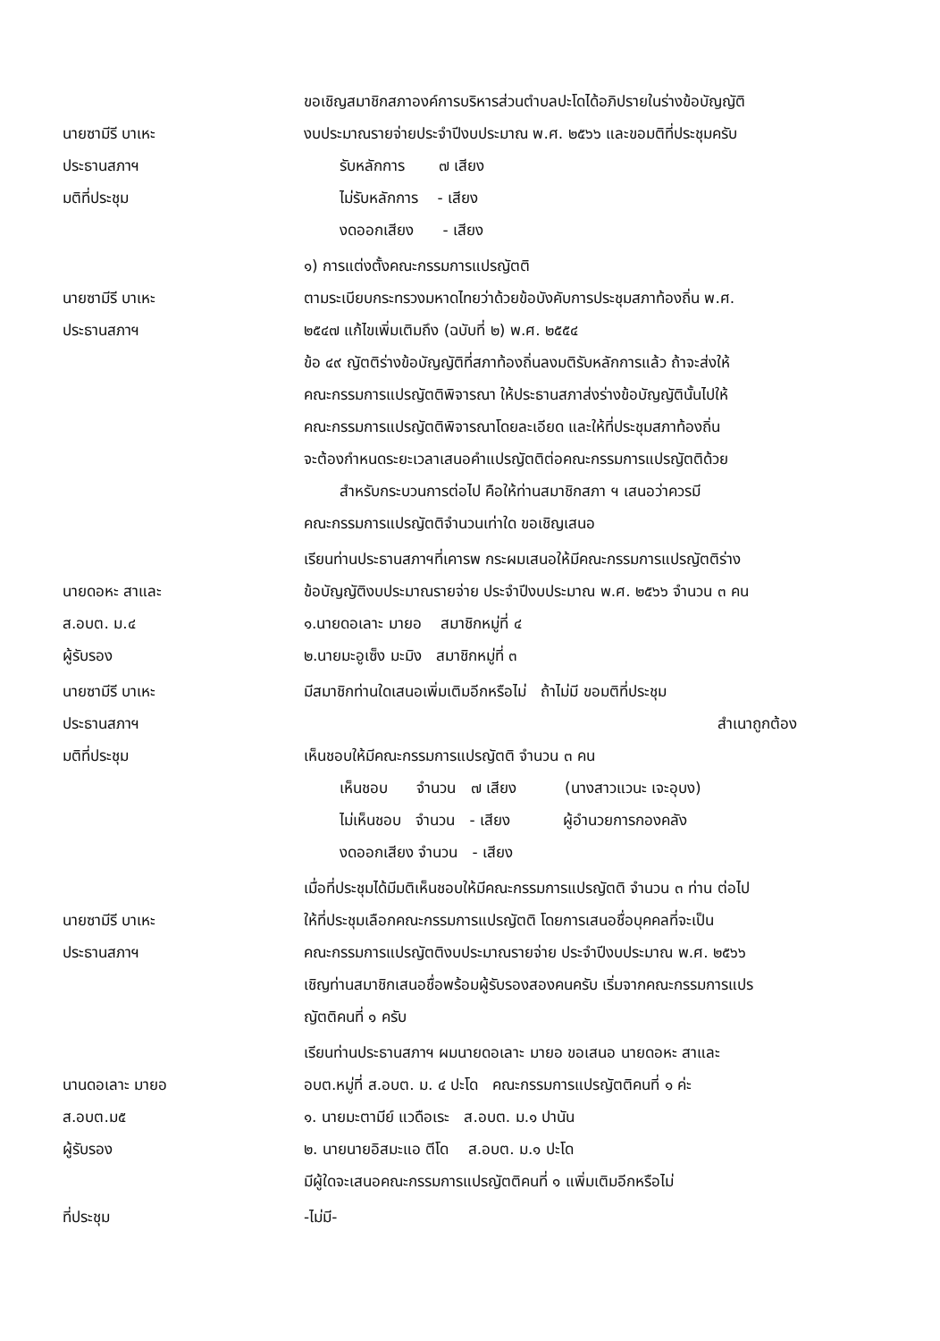นายซามีรี บาเหะ
ประธานสภาฯ
มติที่ประชุม
ขอเชิญสมาชิกสภาองค์การบริหารส่วนตำบลปะโดได้อภิปรายในร่างข้อบัญญัติ
งบประมาณรายจ่ายประจำปีงบประมาณ พ.ศ. ๒๕๖๖ และขอมติที่ประชุมครับ
รับหลักการ ๗ เสียง
ไม่รับหลักการ - เสียง
งดออกเสียง - เสียง
นายซามีรี บาเหะ
ประธานสภาฯ
๑) การแต่งตั้งคณะกรรมการแปรญัตติ
ตามระเบียบกระทรวงมหาดไทยว่าด้วยข้อบังคับการประชุมสภาท้องถิ่น พ.ศ.
๒๕๔๗ แก้ไขเพิ่มเติมถึง (ฉบับที่ ๒) พ.ศ. ๒๕๕๔
ข้อ ๔๙ ญัตติร่างข้อบัญญัติที่สภาท้องถิ่นลงมติรับหลักการแล้ว ถ้าจะส่งให้
คณะกรรมการแปรญัตติพิจารณา ให้ประธานสภาส่งร่างข้อบัญญัตินั้นไปให้
คณะกรรมการแปรญัตติพิจารณาโดยละเอียด และให้ที่ประชุมสภาท้องถิ่น
จะต้องกำหนดระยะเวลาเสนอคำแปรญัตติต่อคณะกรรมการแปรญัตติด้วย
สำหรับกระบวนการต่อไป คือให้ท่านสมาชิกสภา ฯ เสนอว่าควรมี
คณะกรรมการแปรญัตติจำนวนเท่าใด ขอเชิญเสนอ
นายดอหะ สาและ
ส.อบต. ม.๔
ผู้รับรอง
เรียนท่านประธานสภาฯที่เคารพ กระผมเสนอให้มีคณะกรรมการแปรญัตติร่าง
ข้อบัญญัติงบประมาณรายจ่าย ประจำปีงบประมาณ พ.ศ. ๒๕๖๖ จำนวน ๓ คน
๑.นายดอเลาะ มายอ สมาชิกหมู่ที่ ๔
๒.นายมะอูเซ็ง มะมิง สมาชิกหมู่ที่ ๓
นายซามีรี บาเหะ
ประธานสภาฯ
มติที่ประชุม
มีสมาชิกท่านใดเสนอเพิ่มเติมอีกหรือไม่ ถ้าไม่มี ขอมติที่ประชุม
สำเนาถูกต้อง
เห็นชอบให้มีคณะกรรมการแปรญัตติ จำนวน ๓ คน
เห็นชอบ จำนวน ๗ เสียง (นางสาวแวนะ เจะอุบง)
ไม่เห็นชอบ จำนวน - เสียง ผู้อำนวยการกองคลัง
งดออกเสียง จำนวน - เสียง
นายซามีรี บาเหะ
ประธานสภาฯ
เมื่อที่ประชุมได้มีมติเห็นชอบให้มีคณะกรรมการแปรญัตติ จำนวน ๓ ท่าน ต่อไป
ให้ที่ประชุมเลือกคณะกรรมการแปรญัตติ โดยการเสนอชื่อบุคคลที่จะเป็น
คณะกรรมการแปรญัตติงบประมาณรายจ่าย ประจำปีงบประมาณ พ.ศ. ๒๕๖๖
เชิญท่านสมาชิกเสนอชื่อพร้อมผู้รับรองสองคนครับ เริ่มจากคณะกรรมการแปร
ญัตติคนที่ ๑ ครับ
นานดอเลาะ มายอ
ส.อบต.ม๕
ผู้รับรอง
เรียนท่านประธานสภาฯ ผมนายดอเลาะ มายอ ขอเสนอ นายดอหะ สาและ
อบต.หมู่ที่ ส.อบต. ม. ๔ ปะโด คณะกรรมการแปรญัตติคนที่ ๑ ค่ะ
๑. นายมะตามีย์ แวดือเระ ส.อบต. ม.๑ ปานัน
๒. นายนายอิสมะแอ ตีโด ส.อบต. ม.๑ ปะโด
มีผู้ใดจะเสนอคณะกรรมการแปรญัตติคนที่ ๑ แพิ่มเติมอีกหรือไม่
ที่ประชุม -ไม่มี-